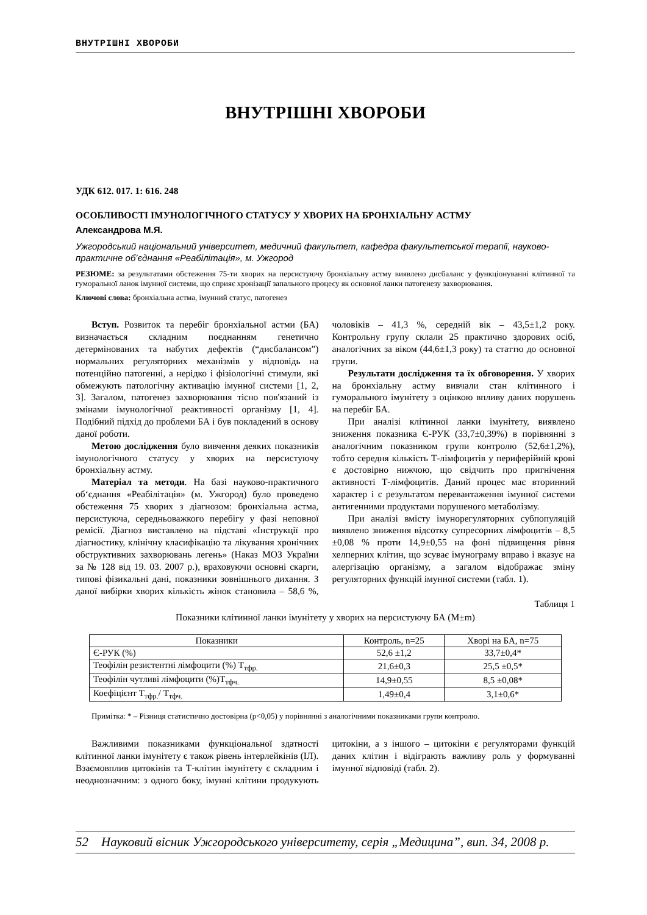ВНУТРІШНІ ХВОРОБИ
ВНУТРІШНІ ХВОРОБИ
УДК 612. 017. 1: 616. 248
ОСОБЛИВОСТІ ІМУНОЛОГІЧНОГО СТАТУСУ У ХВОРИХ НА БРОНХІАЛЬНУ АСТМУ
Александрова М.Я.
Ужгородський національний університет, медичний факультет, кафедра факультетської терапії, науково-практичне об’єднання «Реабілітація», м. Ужгород
РЕЗЮМЕ: за результатами обстеження 75-ти хворих на персистуючу бронхіальну астму виявлено дисбаланс у функціонуванні клітинної та гуморальної ланок імунної системи, що сприяє хронізації запального процесу як основної ланки патогенезу захворювання.
Ключові слова: бронхіальна астма, імунний статус, патогенез
Вступ. Розвиток та перебіг бронхіальної астми (БА) визначається складним поєднанням генетично детермінованих та набутих дефектів (“дисбалансом”) нормальних регуляторних механізмів у відповідь на потенційно патогенні, а нерідко і фізіологічні стимули, які обмежують патологічну активацію імунної системи [1, 2, 3]. Загалом, патогенез захворювання тісно пов'язаний із змінами імунологічної реактивності організму [1, 4]. Подібний підхід до проблеми БА і був покладений в основу даної роботи.
Метою дослідження було вивчення деяких показників імунологічного статусу у хворих на персистуючу бронхіальну астму.
Матеріал та методи. На базі науково-практичного об‘єднання «Реабілітація» (м. Ужгород) було проведено обстеження 75 хворих з діагнозом: бронхіальна астма, персистуюча, середньоважкого перебігу у фазі неповної ремісії. Діагноз виставлено на підставі «Інструкції про діагностику, клінічну класифікацію та лікування хронічних обструктивних захворювань легень» (Наказ МОЗ України за № 128 від 19. 03. 2007 р.), враховуючи основні скарги, типові фізикальні дані, показники зовнішнього дихання. З даної вибірки хворих кількість жінок становила – 58,6 %, чоловіків – 41,3 %, середній вік – 43,5±1,2 року. Контрольну групу склали 25 практично здорових осіб, аналогічних за віком (44,6±1,3 року) та статтю до основної групи.
Результати дослідження та їх обговорення. У хворих на бронхіальну астму вивчали стан клітинного і гуморального імунітету з оцінкою впливу даних порушень на перебіг БА.
При аналізі клітинної ланки імунітету, виявлено зниження показника Є-РУК (33,7±0,39%) в порівнянні з аналогічним показником групи контролю (52,6±1,2%), тобто середня кількість Т-лімфоцитів у периферійній крові є достовірно нижчою, що свідчить про пригнічення активності Т-лімфоцитів. Даний процес має вторинний характер і є результатом перевантаження імунної системи антигенними продуктами порушеного метаболізму.
При аналізі вмісту імунорегуляторних субпопуляцій виявлено зниження відсотку супресорних лімфоцитів – 8,5 ±0,08 % проти 14,9±0,55 на фоні підвищення рівня хелперних клітин, що зсуває імунограму вправо і вказує на алергізацію організму, а загалом відображає зміну регуляторних функцій імунної системи (табл. 1).
Таблиця 1
Показники клітинної ланки імунітету у хворих на персистуючу БА (M±m)
| Показники | Контроль, n=25 | Хворі на БА, n=75 |
| --- | --- | --- |
| Є-РУК (%) | 52,6 ±1,2 | 33,7±0,4* |
| Теофілін резистентні лімфоцити (%) Т<sub>тфр.</sub> | 21,6±0,3 | 25,5 ±0,5* |
| Теофілін чутливі лімфоцити (%)Т<sub>тфч.</sub> | 14,9±0,55 | 8,5 ±0,08* |
| Коефіцієнт Т<sub>тфр.</sub>/ Т<sub>тфч.</sub> | 1,49±0,4 | 3,1±0,6* |
Примітка: * – Різниця статистично достовірна (р<0,05) у порівнянні з аналогічними показниками групи контролю.
Важливими показниками функціональної здатності клітинної ланки імунітету є також рівень інтерлейкінів (ІЛ). Взаємовплив цитокінів та Т-клітин імунітету є складним і неоднозначним: з одного боку, імунні клітини продукують цитокіни, а з іншого – цитокіни є регуляторами функцій даних клітин і відіграють важливу роль у формуванні імунної відповіді (табл. 2).
52 Науковий вісник Ужгородського університету, серія „Медицина”, вип. 34, 2008 р.